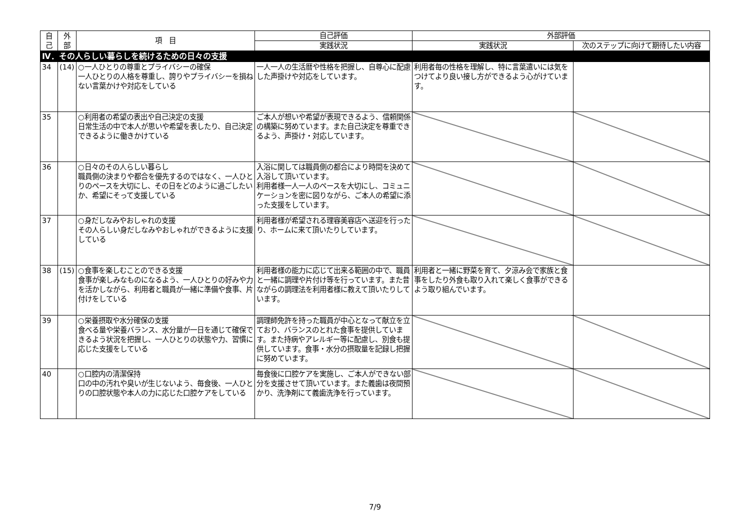| 自 己 | 外 部 | 項 目 | 自己評価 | 外部評価 | |
| --- | --- | --- | --- | --- | --- |
| | | | 実践状況 | 実践状況 | 次のステップに向けて期待したい内容 |
| Ⅳ．その人らしい暮らしを続けるための日々の支援 | | | | | |
| 34 | (14) | ○一人ひとりの尊重とプライバシーの確保 一人ひとりの人格を尊重し、誇りやプライバシーを損ねない言葉かけや対応をしている | 一人一人の生活暦や性格を把握し、自尊心に配慮した声掛けや対応をしています。 | 利用者毎の性格を理解し、特に言葉遣いには気をつけてより良い接し方ができるよう心がけています。 | |
| 35 | | ○利用者の希望の表出や自己決定の支援 日常生活の中で本人が思いや希望を表したり、自己決定できるように働きかけている | ご本人が想いや希望が表現できるよう、信頼関係の構築に努めています。また自己決定を尊重できるよう、声掛け・対応しています。 | | |
| 36 | | ○日々のその人らしい暮らし 職員側の決まりや都合を優先するのではなく、一人ひとりのペースを大切にし、その日をどのように過ごしたいか、希望にそって支援している | 入浴に関しては職員側の都合により時間を決めて入浴して頂いています。 利用者様一人一人のペースを大切にし、コミュニケーションを密に図りながら、ご本人の希望に添った支援をしています。 | | |
| 37 | | ○身だしなみやおしゃれの支援 その人らしい身だしなみやおしゃれができるように支援している | 利用者様が希望される理容美容店へ送迎を行ったり、ホームに来て頂いたりしています。 | | |
| 38 | (15) | ○食事を楽しむことのできる支援 食事が楽しみなものになるよう、一人ひとりの好みや力を活かしながら、利用者と職員が一緒に準備や食事、片付けをしている | 利用者様の能力に応じて出来る範囲の中で、職員と一緒に調理や片付け等を行っています。また昔ながらの調理法を利用者様に教えて頂いたりしています。 | 利用者と一緒に野菜を育て、夕涼み会で家族と食事をしたり外食も取り入れて楽しく食事ができるよう取り組んでいます。 | |
| 39 | | ○栄養摂取や水分確保の支援 食べる量や栄養バランス、水分量が一日を通じて確保できるよう状況を把握し、一人ひとりの状態や力、習慣に応じた支援をしている | 調理師免許を持った職員が中心となって献立を立ており、バランスのとれた食事を提供しています。また持病やアレルギー等に配慮し、別食も提供しています。食事・水分の摂取量を記録し把握に努めています。 | | |
| 40 | | ○口腔内の清潔保持 口の中の汚れや臭いが生じないよう、毎食後、一人ひとりの口腔状態や本人の力に応じた口腔ケアをしている | 毎食後に口腔ケアを実施し、ご本人ができない部分を支援させて頂いています。また義歯は夜間預かり、洗浄剤にて義歯洗浄を行っています。 | | |
7/9